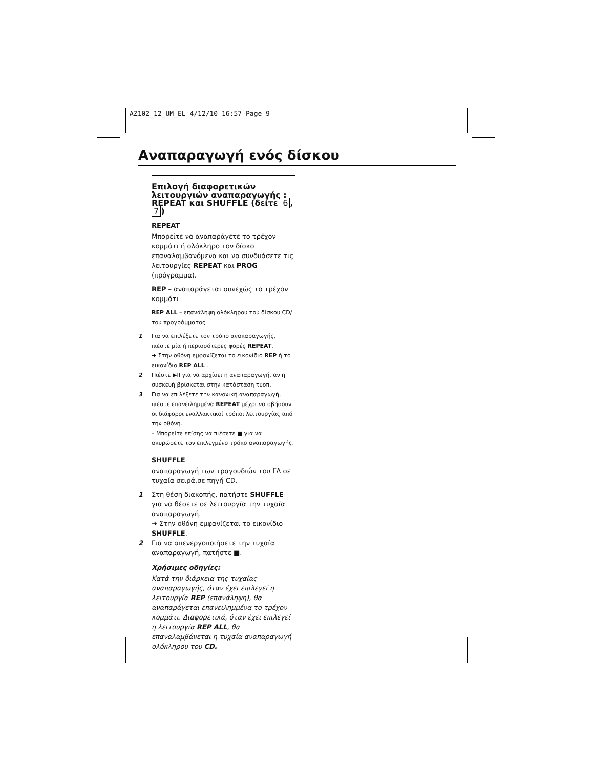AZ102_12_UM_EL 4/12/10 16:57 Page 9
Αναπαραγωγή ενός δίσκου
Επιλογή διαφορετικών λειτουργιών αναπαραγωγής : REPEAT και SHUFFLE (δείτε 6, 7)
REPEAT
Μπορείτε να αναπαράγετε το τρέχον κομμάτι ή ολόκληρο τον δίσκο επαναλαμβανόμενα και να συνδυάσετε τις λειτουργίες REPEAT και PROG (πρόγραμμα).
REP – αναπαράγεται συνεχώς το τρέχον κομμάτι
REP ALL – επανάληψη ολόκληρου του δίσκου CD/ του προγράμματος
1 Για να επιλέξετε τον τρόπο αναπαραγωγής, πιέστε μία ή περισσότερες φορές REPEAT.
➜ Στην οθόνη εμφανίζεται το εικονίδιο REP ή το εικονίδιο REP ALL .
2 Πιέστε ▶II για να αρχίσει η αναπαραγωγή, αν η συσκευή βρίσκεται στην κατάσταση τυοπ.
3 Για να επιλέξετε την κανονική αναπαραγωγή, πιέστε επανειλημμένα REPEAT μέχρι να σβήσουν οι διάφοροι εναλλακτικοί τρόποι λειτουργίας από την οθόνη.
– Μπορείτε επίσης να πιέσετε ■ για να ακυρώσετε τον επιλεγμένο τρόπο αναπαραγωγής.
SHUFFLE
αναπαραγωγή των τραγουδιών του ΓΔ σε τυχαία σειρά.σε πηγή CD.
1 Στη θέση διακοπής, πατήστε SHUFFLE για να θέσετε σε λειτουργία την τυχαία αναπαραγωγή.
➜ Στην οθόνη εμφανίζεται το εικονίδιο SHUFFLE.
2 Για να απενεργοποιήσετε την τυχαία αναπαραγωγή, πατήστε ■.
Χρήσιμες οδηγίες:
– Κατά την διάρκεια της τυχαίας αναπαραγωγής, όταν έχει επιλεγεί η λειτουργία REP (επανάληψη), θα αναπαράγεται επανειλημμένα το τρέχον κομμάτι. Διαφορετικά, όταν έχει επιλεγεί η λειτουργία REP ALL, θα επαναλαμβάνεται η τυχαία αναπαραγωγή ολόκληρου του CD.